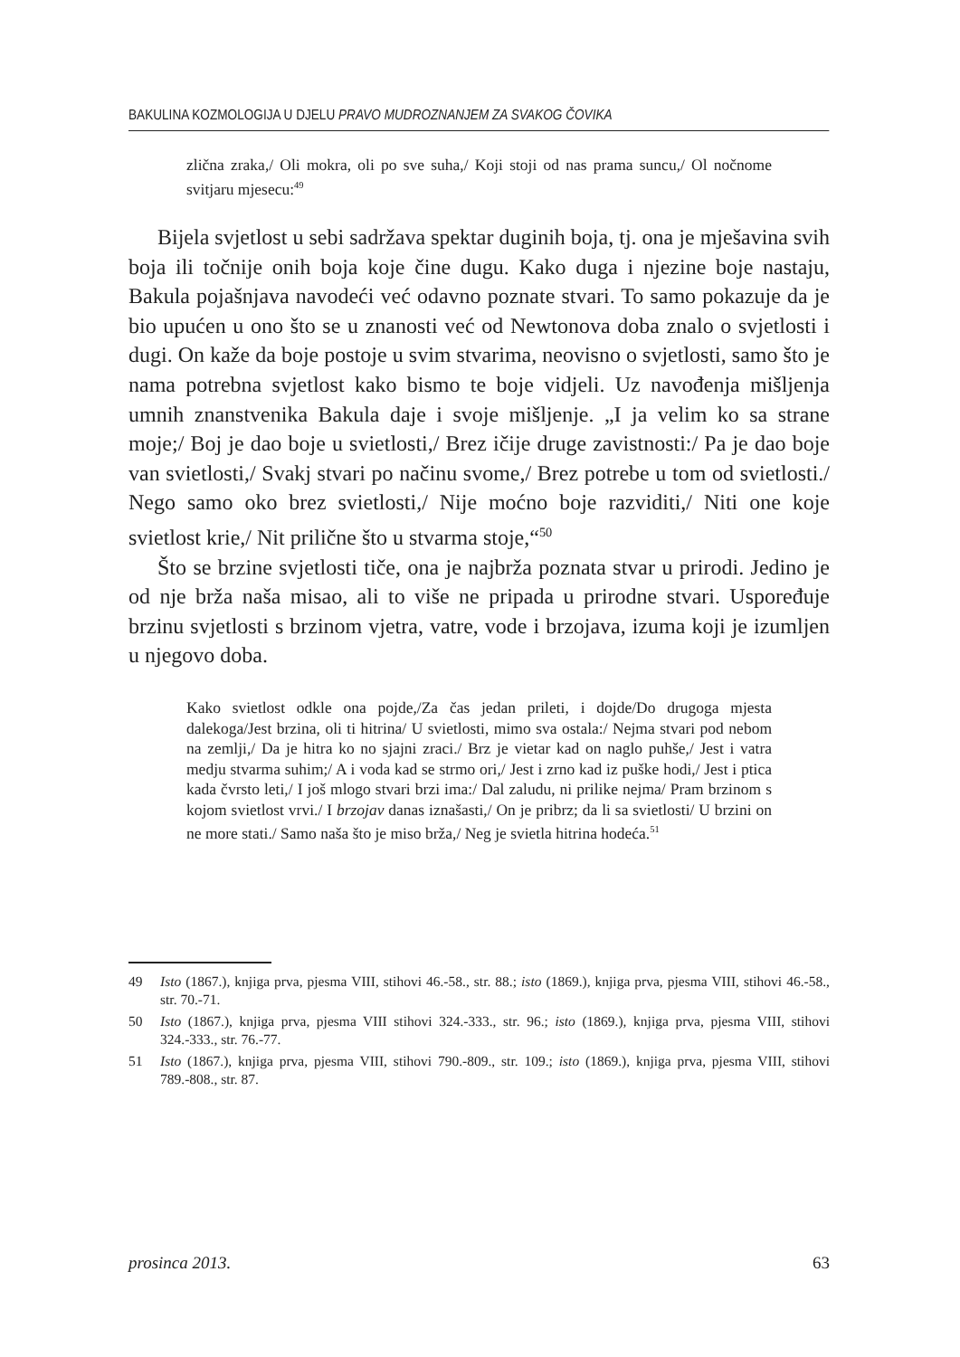BAKULINA KOZMOLOGIJA U DJELU PRAVO MUDROZNANJEM ZA SVAKOG ČOVIKA
zlična zraka,/ Oli mokra, oli po sve suha,/ Koji stoji od nas prama suncu,/ Ol nočnome svitjaru mjesecu:<sup>49</sup>
Bijela svjetlost u sebi sadržava spektar duginih boja, tj. ona je mješavina svih boja ili točnije onih boja koje čine dugu. Kako duga i njezine boje nastaju, Bakula pojašnjava navodeći već odavno poznate stvari. To samo pokazuje da je bio upućen u ono što se u znanosti već od Newtonova doba znalo o svjetlosti i dugi. On kaže da boje postoje u svim stvarima, neovisno o svjetlosti, samo što je nama potrebna svjetlost kako bismo te boje vidjeli. Uz navođenja mišljenja umnih znanstvenika Bakula daje i svoje mišljenje. „I ja velim ko sa strane moje;/ Boj je dao boje u svietlosti,/ Brez ičije druge zavistnosti:/ Pa je dao boje van svietlosti,/ Svakj stvari po načinu svome,/ Brez potrebe u tom od svietlosti./ Nego samo oko brez svietlosti,/ Nije moćno boje razviditi,/ Niti one koje svietlost krie,/ Nit prilične što u stvarma stoje,“<sup>50</sup>
Što se brzine svjetlosti tiče, ona je najbrža poznata stvar u prirodi. Jedino je od nje brža naša misao, ali to više ne pripada u prirodne stvari. Uspoređuje brzinu svjetlosti s brzinom vjetra, vatre, vode i brzojava, izuma koji je izumljen u njegovo doba.
Kako svietlost odkle ona pojde,/Za čas jedan prileti, i dojde/Do drugoga mjesta dalekoga/Jest brzina, oli ti hitrina/ U svietlosti, mimo sva ostala:/ Nejma stvari pod nebom na zemlji,/ Da je hitra ko no sjajni zraci./ Brz je vietar kad on naglo puhše,/ Jest i vatra medju stvarma suhim;/ A i voda kad se strmo ori,/ Jest i zrno kad iz puške hodi,/ Jest i ptica kada čvrsto leti,/ I još mlogo stvari brzi ima:/ Dal zaludu, ni prilike nejma/ Pram brzinom s kojom svietlost vrvi./ I brzojav danas iznašasti,/ On je pribrz; da li sa svietlosti/ U brzini on ne more stati./ Samo naša što je miso brža,/ Neg je svietla hitrina hodeća.<sup>51</sup>
49 Isto (1867.), knjiga prva, pjesma VIII, stihovi 46.-58., str. 88.; isto (1869.), knjiga prva, pjesma VIII, stihovi 46.-58., str. 70.-71.
50 Isto (1867.), knjiga prva, pjesma VIII stihovi 324.-333., str. 96.; isto (1869.), knjiga prva, pjesma VIII, stihovi 324.-333., str. 76.-77.
51 Isto (1867.), knjiga prva, pjesma VIII, stihovi 790.-809., str. 109.; isto (1869.), knjiga prva, pjesma VIII, stihovi 789.-808., str. 87.
prosinca 2013. 63